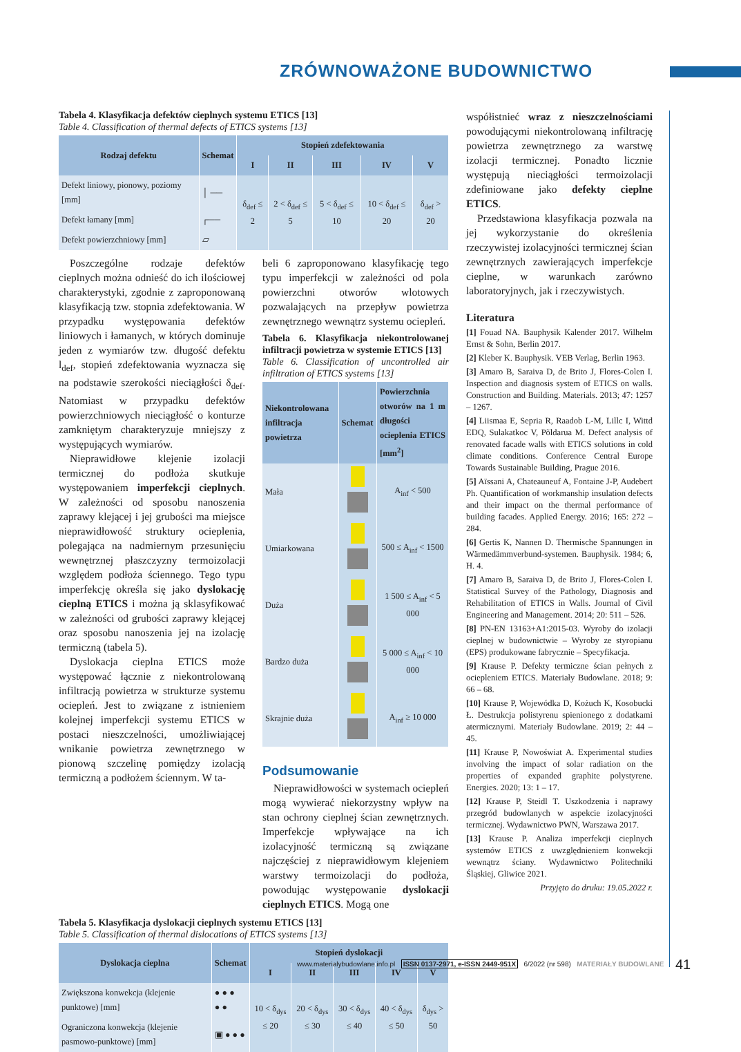ZRÓWNOWAŻONE BUDOWNICTWO
Tabela 4. Klasyfikacja defektów cieplnych systemu ETICS [13]
Table 4. Classification of thermal defects of ETICS systems [13]
| Rodzaj defektu | Schemat | Stopień zdefektowania | | | | |
| --- | --- | --- | --- | --- | --- | --- |
| | | I | II | III | IV | V |
| Defekt liniowy, pionowy, poziomy [mm] | │ ── | δ<sub>def</sub> ≤ 2 | 2 < δ<sub>def</sub> ≤ 5 | 5 < δ<sub>def</sub> ≤ 10 | 10 < δ<sub>def</sub> ≤ 20 | δ<sub>def</sub> > 20 |
| Defekt łamany [mm] | ┌── | | | | | |
| Defekt powierzchniowy [mm] | ▱ | | | | | |
Poszczególne rodzaje defektów cieplnych można odnieść do ich ilościowej charakterystyki, zgodnie z zaproponowaną klasyfikacją tzw. stopnia zdefektowania. W przypadku występowania defektów liniowych i łamanych, w których dominuje jeden z wymiarów tzw. długość defektu l<sub>def</sub>, stopień zdefektowania wyznacza się na podstawie szerokości nieciągłości δ<sub>def</sub>. Natomiast w przypadku defektów powierzchniowych nieciągłość o konturze zamkniętym charakteryzuje mniejszy z występujących wymiarów.
Nieprawidłowe klejenie izolacji termicznej do podłoża skutkuje występowaniem imperfekcji cieplnych. W zależności od sposobu nanoszenia zaprawy klejącej i jej grubości ma miejsce nieprawidłowość struktury ocieplenia, polegająca na nadmiernym przesunięciu wewnętrznej płaszczyzny termoizolacji względem podłoża ściennego. Tego typu imperfekcję określa się jako dyslokację cieplną ETICS i można ją sklasyfikować w zależności od grubości zaprawy klejącej oraz sposobu nanoszenia jej na izolację termiczną (tabela 5).
Dyslokacja cieplna ETICS może występować łącznie z niekontrolowaną infiltracją powietrza w strukturze systemu ociepleń. Jest to związane z istnieniem kolejnej imperfekcji systemu ETICS w postaci nieszczelności, umożliwiającej wnikanie powietrza zewnętrznego w pionową szczelinę pomiędzy izolacją termiczną a podłożem ściennym. W ta-
beli 6 zaproponowano klasyfikację tego typu imperfekcji w zależności od pola powierzchni otworów wlotowych pozwalających na przepływ powietrza zewnętrznego wewnątrz systemu ociepleń.
Tabela 6. Klasyfikacja niekontrolowanej infiltracji powietrza w systemie ETICS [13]
Table 6. Classification of uncontrolled air infiltration of ETICS systems [13]
| Niekontrolowana infiltracja powietrza | Schemat | Powierzchnia otworów na 1 m długości ocieplenia ETICS [mm<sup>2</sup>] |
| --- | --- | --- |
| Mała | | A<sub>inf</sub> < 500 |
| Umiarkowana | | 500 ≤ A<sub>inf</sub> < 1500 |
| Duża | | 1 500 ≤ A<sub>inf</sub> < 5 000 |
| Bardzo duża | | 5 000 ≤ A<sub>inf</sub> < 10 000 |
| Skrajnie duża | | A<sub>inf</sub> ≥ 10 000 |
Podsumowanie
Nieprawidłowości w systemach ociepleń mogą wywierać niekorzystny wpływ na stan ochrony cieplnej ścian zewnętrznych. Imperfekcje wpływające na ich izolacyjność termiczną są związane najczęściej z nieprawidłowym klejeniem warstwy termoizolacji do podłoża, powodując występowanie dyslokacji cieplnych ETICS. Mogą one
Tabela 5. Klasyfikacja dyslokacji cieplnych systemu ETICS [13]
Table 5. Classification of thermal dislocations of ETICS systems [13]
| Dyslokacja cieplna | Schemat | Stopień dyslokacji | | | | |
| --- | --- | --- | --- | --- | --- | --- |
| | | I | II | III | IV | V |
| Zwiększona konwekcja (klejenie punktowe) [mm] | ● ● ● ● ● | 10 < δ<sub>dys</sub> ≤ 20 | 20 < δ<sub>dys</sub> ≤ 30 | 30 < δ<sub>dys</sub> ≤ 40 | 40 < δ<sub>dys</sub> ≤ 50 | δ<sub>dys</sub> > 50 |
| Ograniczona konwekcja (klejenie pasmowo-punktowe) [mm] | ▣ ● ● ● | | | | | |
współistnieć wraz z nieszczelnościami powodującymi niekontrolowaną infiltrację powietrza zewnętrznego za warstwę izolacji termicznej. Ponadto licznie występują nieciągłości termoizolacji zdefiniowane jako defekty cieplne ETICS.
Przedstawiona klasyfikacja pozwala na jej wykorzystanie do określenia rzeczywistej izolacyjności termicznej ścian zewnętrznych zawierających imperfekcje cieplne, w warunkach zarówno laboratoryjnych, jak i rzeczywistych.
Literatura
[1] Fouad NA. Bauphysik Kalender 2017. Wilhelm Ernst & Sohn, Berlin 2017.
[2] Kleber K. Bauphysik. VEB Verlag, Berlin 1963.
[3] Amaro B, Saraiva D, de Brito J, Flores-Colen I. Inspection and diagnosis system of ETICS on walls. Construction and Building. Materials. 2013; 47: 1257 – 1267.
[4] Liismaa E, Sepria R, Raadob L-M, Lillc I, Wittd EDQ, Sulakatkoc V, Põldarua M. Defect analysis of renovated facade walls with ETICS solutions in cold climate conditions. Conference Central Europe Towards Sustainable Building, Prague 2016.
[5] Aïssani A, Chateauneuf A, Fontaine J-P, Audebert Ph. Quantification of workmanship insulation defects and their impact on the thermal performance of building facades. Applied Energy. 2016; 165: 272 – 284.
[6] Gertis K, Nannen D. Thermische Spannungen in Wärmedämmverbund-systemen. Bauphysik. 1984; 6, H. 4.
[7] Amaro B, Saraiva D, de Brito J, Flores-Colen I. Statistical Survey of the Pathology, Diagnosis and Rehabilitation of ETICS in Walls. Journal of Civil Engineering and Management. 2014; 20: 511 – 526.
[8] PN-EN 13163+A1:2015-03. Wyroby do izolacji cieplnej w budownictwie – Wyroby ze styropianu (EPS) produkowane fabrycznie – Specyfikacja.
[9] Krause P. Defekty termiczne ścian pełnych z ociepleniem ETICS. Materiały Budowlane. 2018; 9: 66 – 68.
[10] Krause P, Wojewódka D, Kożuch K, Kosobucki Ł. Destrukcja polistyrenu spienionego z dodatkami atermicznymi. Materiały Budowlane. 2019; 2: 44 – 45.
[11] Krause P, Nowoświat A. Experimental studies involving the impact of solar radiation on the properties of expanded graphite polystyrene. Energies. 2020; 13: 1 – 17.
[12] Krause P, Steidl T. Uszkodzenia i naprawy przegród budowlanych w aspekcie izolacyjności termicznej. Wydawnictwo PWN, Warszawa 2017.
[13] Krause P. Analiza imperfekcji cieplnych systemów ETICS z uwzględnieniem konwekcji wewnątrz ściany. Wydawnictwo Politechniki Śląskiej, Gliwice 2021.
Przyjęto do druku: 19.05.2022 r.
www.materialybudowlane.info.pl ISSN 0137-2971, e-ISSN 2449-951X 6/2022 (nr 598) MATERIAŁY BUDOWLANE
41